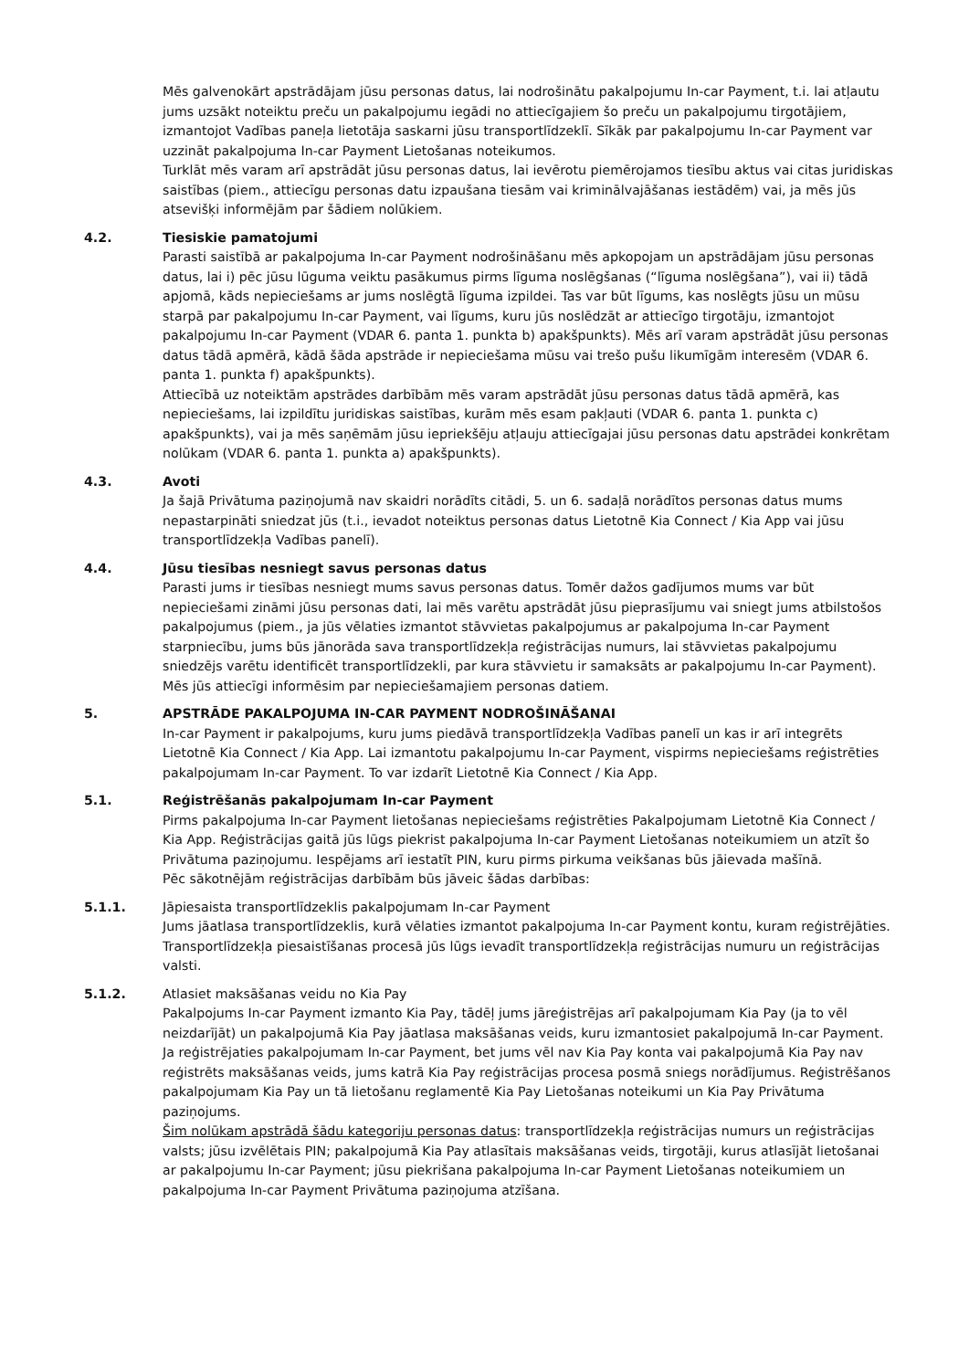Mēs galvenokārt apstrādājam jūsu personas datus, lai nodrošinātu pakalpojumu In-car Payment, t.i. lai atļautu jums uzsākt noteiktu preču un pakalpojumu iegādi no attiecīgajiem šo preču un pakalpojumu tirgotājiem, izmantojot Vadības paneļa lietotāja saskarni jūsu transportlīdzeklī. Sīkāk par pakalpojumu In-car Payment var uzzināt pakalpojuma In-car Payment Lietošanas noteikumos.
Turklāt mēs varam arī apstrādāt jūsu personas datus, lai ievērotu piemērojamos tiesību aktus vai citas juridiskas saistības (piem., attiecīgu personas datu izpaušana tiesām vai kriminālvajāšanas iestādēm) vai, ja mēs jūs atsevišķi informējām par šādiem nolūkiem.
4.2. Tiesiskie pamatojumi
Parasti saistībā ar pakalpojuma In-car Payment nodrošināšanu mēs apkopojam un apstrādājam jūsu personas datus, lai i) pēc jūsu lūguma veiktu pasākumus pirms līguma noslēgšanas (“līguma noslēgšana”), vai ii) tādā apjomā, kāds nepieciešams ar jums noslēgtā līguma izpildei. Tas var būt līgums, kas noslēgts jūsu un mūsu starpā par pakalpojumu In-car Payment, vai līgums, kuru jūs noslēdzāt ar attiecīgo tirgotāju, izmantojot pakalpojumu In-car Payment (VDAR 6. panta 1. punkta b) apakšpunkts). Mēs arī varam apstrādāt jūsu personas datus tādā apmērā, kādā šāda apstrāde ir nepieciešama mūsu vai trešo pušu likumīgām interesēm (VDAR 6. panta 1. punkta f) apakšpunkts).
Attiecībā uz noteiktām apstrādes darbībām mēs varam apstrādāt jūsu personas datus tādā apmērā, kas nepieciešams, lai izpildītu juridiskas saistības, kurām mēs esam pakļauti (VDAR 6. panta 1. punkta c) apakšpunkts), vai ja mēs saņēmām jūsu iepriekšēju atļauju attiecīgajai jūsu personas datu apstrādei konkrētam nolūkam (VDAR 6. panta 1. punkta a) apakšpunkts).
4.3. Avoti
Ja šajā Privātuma paziņojumā nav skaidri norādīts citādi, 5. un 6. sadaļā norādītos personas datus mums nepastarpināti sniedzat jūs (t.i., ievadot noteiktus personas datus Lietotnē Kia Connect / Kia App vai jūsu transportlīdzekļa Vadības panelī).
4.4. Jūsu tiesības nesniegt savus personas datus
Parasti jums ir tiesības nesniegt mums savus personas datus. Tomēr dažos gadījumos mums var būt nepieciešami zināmi jūsu personas dati, lai mēs varētu apstrādāt jūsu pieprasījumu vai sniegt jums atbilstošos pakalpojumus (piem., ja jūs vēlaties izmantot stāvvietas pakalpojumus ar pakalpojuma In-car Payment starpniecību, jums būs jānorāda sava transportlīdzekļa reģistrācijas numurs, lai stāvvietas pakalpojumu sniedzējs varētu identificēt transportlīdzekli, par kura stāvvietu ir samaksāts ar pakalpojumu In-car Payment). Mēs jūs attiecīgi informēsim par nepieciešamajiem personas datiem.
5. APSTRĀDE PAKALPOJUMA IN-CAR PAYMENT NODROŠINĀŠANAI
In-car Payment ir pakalpojums, kuru jums piedāvā transportlīdzekļa Vadības panelī un kas ir arī integrēts Lietotnē Kia Connect / Kia App. Lai izmantotu pakalpojumu In-car Payment, vispirms nepieciešams reģistrēties pakalpojumam In-car Payment. To var izdarīt Lietotnē Kia Connect / Kia App.
5.1. Reģistrēšanās pakalpojumam In-car Payment
Pirms pakalpojuma In-car Payment lietošanas nepieciešams reģistrēties Pakalpojumam Lietotnē Kia Connect / Kia App. Reģistrācijas gaitā jūs lūgs piekrist pakalpojuma In-car Payment Lietošanas noteikumiem un atzīt šo Privātuma paziņojumu. Iespējams arī iestatīt PIN, kuru pirms pirkuma veikšanas būs jāievada mašīnā.
Pēc sākotnējām reģistrācijas darbībām būs jāveic šādas darbības:
5.1.1. Jāpiesaista transportlīdzeklis pakalpojumam In-car Payment
Jums jāatlasa transportlīdzeklis, kurā vēlaties izmantot pakalpojuma In-car Payment kontu, kuram reģistrējāties. Transportlīdzekļa piesaistīšanas procesā jūs lūgs ievadīt transportlīdzekļa reģistrācijas numuru un reģistrācijas valsti.
5.1.2. Atlasiet maksāšanas veidu no Kia Pay
Pakalpojums In-car Payment izmanto Kia Pay, tādēļ jums jāreģistrējas arī pakalpojumam Kia Pay (ja to vēl neizdarījāt) un pakalpojumā Kia Pay jāatlasa maksāšanas veids, kuru izmantosiet pakalpojumā In-car Payment.
Ja reģistrējaties pakalpojumam In-car Payment, bet jums vēl nav Kia Pay konta vai pakalpojumā Kia Pay nav reģistrēts maksāšanas veids, jums katrā Kia Pay reģistrācijas procesa posmā sniegs norādījumus. Reģistrēšanos pakalpojumam Kia Pay un tā lietošanu reglamentē Kia Pay Lietošanas noteikumi un Kia Pay Privātuma paziņojums.
Šim nolūkam apstrādā šādu kategoriju personas datus: transportlīdzekļa reģistrācijas numurs un reģistrācijas valsts; jūsu izvēlētais PIN; pakalpojumā Kia Pay atlasītais maksāšanas veids, tirgotāji, kurus atlasījāt lietošanai ar pakalpojumu In-car Payment; jūsu piekrišana pakalpojuma In-car Payment Lietošanas noteikumiem un pakalpojuma In-car Payment Privātuma paziņojuma atzīšana.